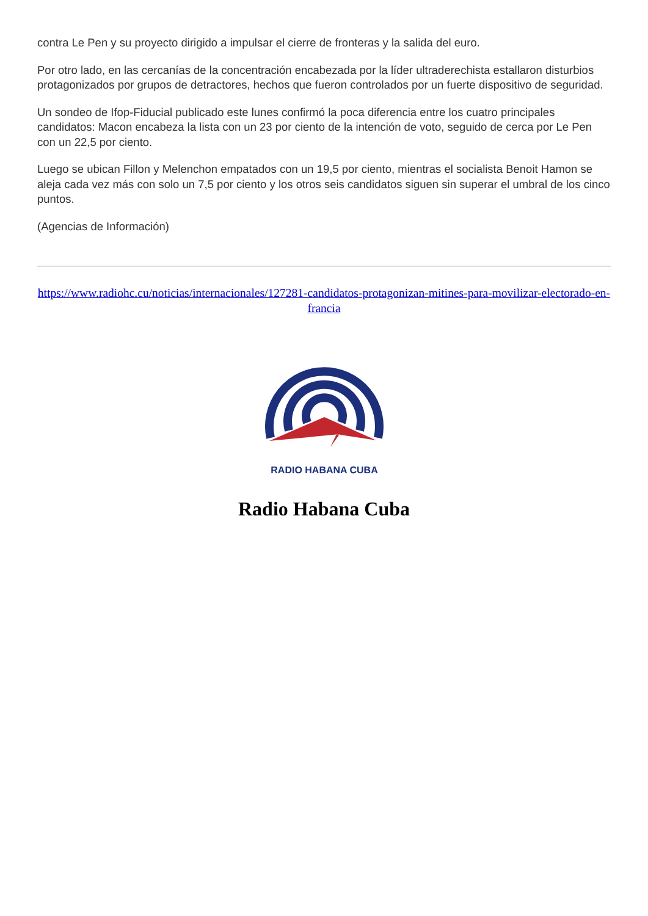contra Le Pen y su proyecto dirigido a impulsar el cierre de fronteras y la salida del euro.
Por otro lado, en las cercanías de la concentración encabezada por la líder ultraderechista estallaron disturbios protagonizados por grupos de detractores, hechos que fueron controlados por un fuerte dispositivo de seguridad.
Un sondeo de Ifop-Fiducial publicado este lunes confirmó la poca diferencia entre los cuatro principales candidatos: Macon encabeza la lista con un 23 por ciento de la intención de voto, seguido de cerca por Le Pen con un 22,5 por ciento.
Luego se ubican Fillon y Melenchon empatados con un 19,5 por ciento, mientras el socialista Benoit Hamon se aleja cada vez más con solo un 7,5 por ciento y los otros seis candidatos siguen sin superar el umbral de los cinco puntos.
(Agencias de Información)
https://www.radiohc.cu/noticias/internacionales/127281-candidatos-protagonizan-mitines-para-movilizar-electorado-en-francia
RADIO HABANA CUBA
Radio Habana Cuba